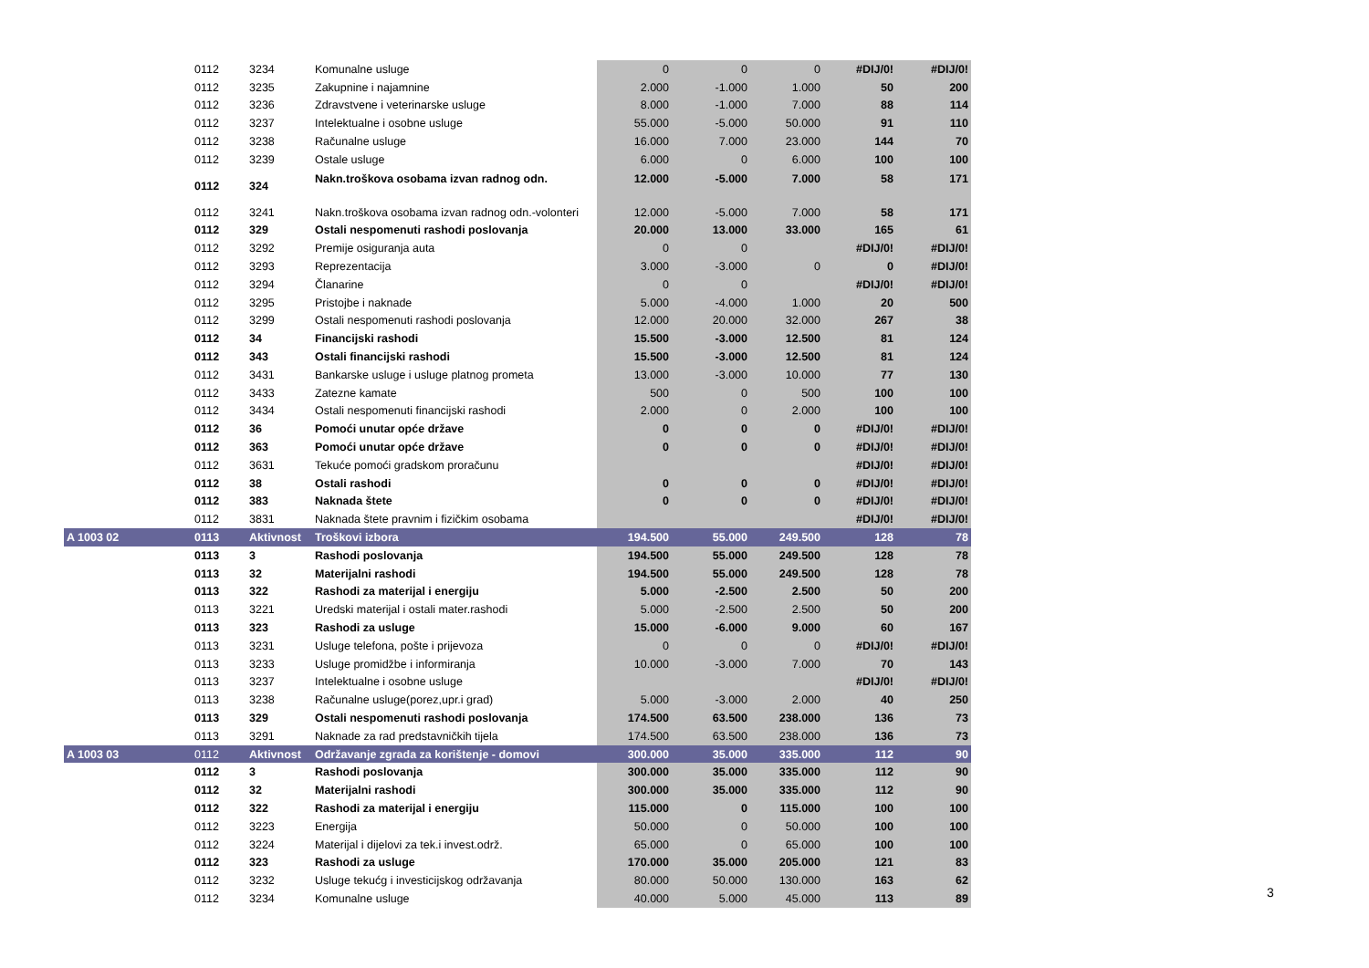| | 0112 | 3234 | Komunalne usluge | 0 | 0 | 0 | #DIJ/0! | #DIJ/0! |
| | 0112 | 3235 | Zakupnine i najamnine | 2.000 | -1.000 | 1.000 | 50 | 200 |
| | 0112 | 3236 | Zdravstvene i veterinarske usluge | 8.000 | -1.000 | 7.000 | 88 | 114 |
| | 0112 | 3237 | Intelektualne i osobne usluge | 55.000 | -5.000 | 50.000 | 91 | 110 |
| | 0112 | 3238 | Računalne usluge | 16.000 | 7.000 | 23.000 | 144 | 70 |
| | 0112 | 3239 | Ostale usluge | 6.000 | 0 | 6.000 | 100 | 100 |
| | 0112 | 324 | Nakn.troškova osobama izvan radnog odn. | 12.000 | -5.000 | 7.000 | 58 | 171 |
| | 0112 | 3241 | Nakn.troškova osobama izvan radnog odn.-volonteri | 12.000 | -5.000 | 7.000 | 58 | 171 |
| | 0112 | 329 | Ostali nespomenuti rashodi poslovanja | 20.000 | 13.000 | 33.000 | 165 | 61 |
| | 0112 | 3292 | Premije osiguranja auta | 0 | 0 | | #DIJ/0! | #DIJ/0! |
| | 0112 | 3293 | Reprezentacija | 3.000 | -3.000 | 0 | 0 | #DIJ/0! |
| | 0112 | 3294 | Članarine | 0 | 0 | | #DIJ/0! | #DIJ/0! |
| | 0112 | 3295 | Pristojbe i naknade | 5.000 | -4.000 | 1.000 | 20 | 500 |
| | 0112 | 3299 | Ostali nespomenuti rashodi poslovanja | 12.000 | 20.000 | 32.000 | 267 | 38 |
| | 0112 | 34 | Financijski rashodi | 15.500 | -3.000 | 12.500 | 81 | 124 |
| | 0112 | 343 | Ostali financijski rashodi | 15.500 | -3.000 | 12.500 | 81 | 124 |
| | 0112 | 3431 | Bankarske usluge i usluge platnog prometa | 13.000 | -3.000 | 10.000 | 77 | 130 |
| | 0112 | 3433 | Zatezne kamate | 500 | 0 | 500 | 100 | 100 |
| | 0112 | 3434 | Ostali nespomenuti financijski rashodi | 2.000 | 0 | 2.000 | 100 | 100 |
| | 0112 | 36 | Pomoći unutar opće države | 0 | 0 | 0 | #DIJ/0! | #DIJ/0! |
| | 0112 | 363 | Pomoći unutar opće države | 0 | 0 | 0 | #DIJ/0! | #DIJ/0! |
| | 0112 | 3631 | Tekuće pomoći gradskom proračunu | | | | #DIJ/0! | #DIJ/0! |
| | 0112 | 38 | Ostali rashodi | 0 | 0 | 0 | #DIJ/0! | #DIJ/0! |
| | 0112 | 383 | Naknada štete | 0 | 0 | 0 | #DIJ/0! | #DIJ/0! |
| | 0112 | 3831 | Naknada štete pravnim i fizičkim osobama | | | | #DIJ/0! | #DIJ/0! |
| A 1003 02 | 0113 | Aktivnost | Troškovi izbora | 194.500 | 55.000 | 249.500 | 128 | 78 |
| | 0113 | 3 | Rashodi poslovanja | 194.500 | 55.000 | 249.500 | 128 | 78 |
| | 0113 | 32 | Materijalni rashodi | 194.500 | 55.000 | 249.500 | 128 | 78 |
| | 0113 | 322 | Rashodi za materijal i energiju | 5.000 | -2.500 | 2.500 | 50 | 200 |
| | 0113 | 3221 | Uredski materijal i ostali mater.rashodi | 5.000 | -2.500 | 2.500 | 50 | 200 |
| | 0113 | 323 | Rashodi za usluge | 15.000 | -6.000 | 9.000 | 60 | 167 |
| | 0113 | 3231 | Usluge telefona, pošte i prijevoza | 0 | 0 | 0 | #DIJ/0! | #DIJ/0! |
| | 0113 | 3233 | Usluge promidžbe i informiranja | 10.000 | -3.000 | 7.000 | 70 | 143 |
| | 0113 | 3237 | Intelektualne i osobne usluge | | | | #DIJ/0! | #DIJ/0! |
| | 0113 | 3238 | Računalne usluge(porez,upr.i grad) | 5.000 | -3.000 | 2.000 | 40 | 250 |
| | 0113 | 329 | Ostali nespomenuti rashodi poslovanja | 174.500 | 63.500 | 238.000 | 136 | 73 |
| | 0113 | 3291 | Naknade za rad predstavničkih tijela | 174.500 | 63.500 | 238.000 | 136 | 73 |
| A 1003 03 | 0112 | Aktivnost | Održavanje zgrada za korištenje - domovi | 300.000 | 35.000 | 335.000 | 112 | 90 |
| | 0112 | 3 | Rashodi poslovanja | 300.000 | 35.000 | 335.000 | 112 | 90 |
| | 0112 | 32 | Materijalni rashodi | 300.000 | 35.000 | 335.000 | 112 | 90 |
| | 0112 | 322 | Rashodi za materijal i energiju | 115.000 | 0 | 115.000 | 100 | 100 |
| | 0112 | 3223 | Energija | 50.000 | 0 | 50.000 | 100 | 100 |
| | 0112 | 3224 | Materijal i dijelovi za tek.i invest.održ. | 65.000 | 0 | 65.000 | 100 | 100 |
| | 0112 | 323 | Rashodi za usluge | 170.000 | 35.000 | 205.000 | 121 | 83 |
| | 0112 | 3232 | Usluge tekućg i investicijskog održavanja | 80.000 | 50.000 | 130.000 | 163 | 62 |
| | 0112 | 3234 | Komunalne usluge | 40.000 | 5.000 | 45.000 | 113 | 89 |
3